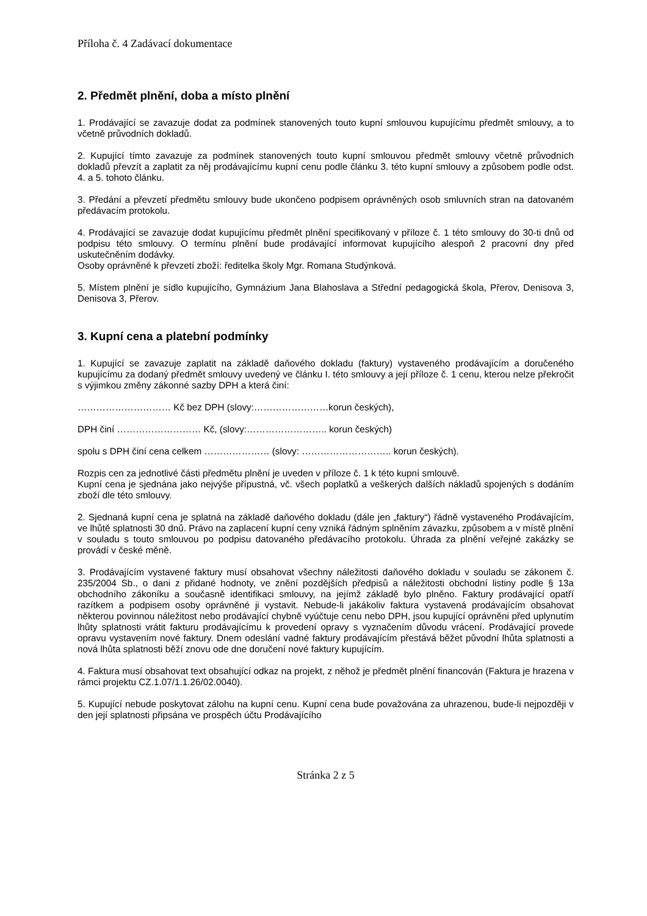Příloha č. 4 Zadávací dokumentace
2. Předmět plnění, doba a místo plnění
1. Prodávající se zavazuje dodat za podmínek stanovených touto kupní smlouvou kupujícímu předmět smlouvy, a to včetně průvodních dokladů.
2. Kupující tímto zavazuje za podmínek stanovených touto kupní smlouvou předmět smlouvy včetně průvodních dokladů převzít a zaplatit za něj prodávajícímu kupní cenu podle článku 3. této kupní smlouvy a způsobem podle odst. 4. a 5. tohoto článku.
3. Předání a převzetí předmětu smlouvy bude ukončeno podpisem oprávněných osob smluvních stran na datovaném předávacím protokolu.
4. Prodávající se zavazuje dodat kupujícímu předmět plnění specifikovaný v příloze č. 1 této smlouvy do 30-ti dnů od podpisu této smlouvy. O termínu plnění bude prodávající informovat kupujícího alespoň 2 pracovní dny před uskutečněním dodávky.
Osoby oprávněné k převzetí zboží: ředitelka školy Mgr. Romana Studýnková.
5. Místem plnění je sídlo kupujícího, Gymnázium Jana Blahoslava a Střední pedagogická škola, Přerov, Denisova 3, Denisova 3, Přerov.
3. Kupní cena a platební podmínky
1. Kupující se zavazuje zaplatit na základě daňového dokladu (faktury) vystaveného prodávajícím a doručeného kupujícímu za dodaný předmět smlouvy uvedený ve článku I. této smlouvy a její příloze č. 1 cenu, kterou nelze překročit s výjimkou změny zákonné sazby DPH a která činí:
………………………… Kč bez DPH (slovy:……………………korun českých),
DPH činí ……………………… Kč, (slovy:…………………….. korun českých)
spolu s DPH činí cena celkem ………………… (slovy: ……………………….. korun českých).
Rozpis cen za jednotlivé části předmětu plnění je uveden v příloze č. 1 k této kupní smlouvě.
Kupní cena je sjednána jako nejvýše přípustná, vč. všech poplatků a veškerých dalších nákladů spojených s dodáním zboží dle této smlouvy.
2. Sjednaná kupní cena je splatná na základě daňového dokladu (dále jen „faktury“) řádně vystaveného Prodávajícím, ve lhůtě splatnosti 30 dnů. Právo na zaplacení kupní ceny vzniká řádným splněním závazku, způsobem a v místě plnění v souladu s touto smlouvou po podpisu datovaného předávacího protokolu. Úhrada za plnění veřejné zakázky se provádí v české měně.
3. Prodávajícím vystavené faktury musí obsahovat všechny náležitosti daňového dokladu v souladu se zákonem č. 235/2004 Sb., o dani z přidané hodnoty, ve znění pozdějších předpisů a náležitosti obchodní listiny podle § 13a obchodního zákoníku a současně identifikaci smlouvy, na jejímž základě bylo plněno. Faktury prodávající opatří razítkem a podpisem osoby oprávněné ji vystavit. Nebude-li jakákoliv faktura vystavená prodávajícím obsahovat některou povinnou náležitost nebo prodávající chybně vyúčtuje cenu nebo DPH, jsou kupující oprávněni před uplynutím lhůty splatnosti vrátit fakturu prodávajícímu k provedení opravy s vyznačením důvodu vrácení. Prodávající provede opravu vystavením nové faktury. Dnem odeslání vadné faktury prodávajícím přestává běžet původní lhůta splatnosti a nová lhůta splatnosti běží znovu ode dne doručení nové faktury kupujícím.
4. Faktura musí obsahovat text obsahující odkaz na projekt, z něhož je předmět plnění financován (Faktura je hrazena v rámci projektu CZ.1.07/1.1.26/02.0040).
5. Kupující nebude poskytovat zálohu na kupní cenu. Kupní cena bude považována za uhrazenou, bude-li nejpozději v den její splatnosti připsána ve prospěch účtu Prodávajícího
Stránka 2 z 5